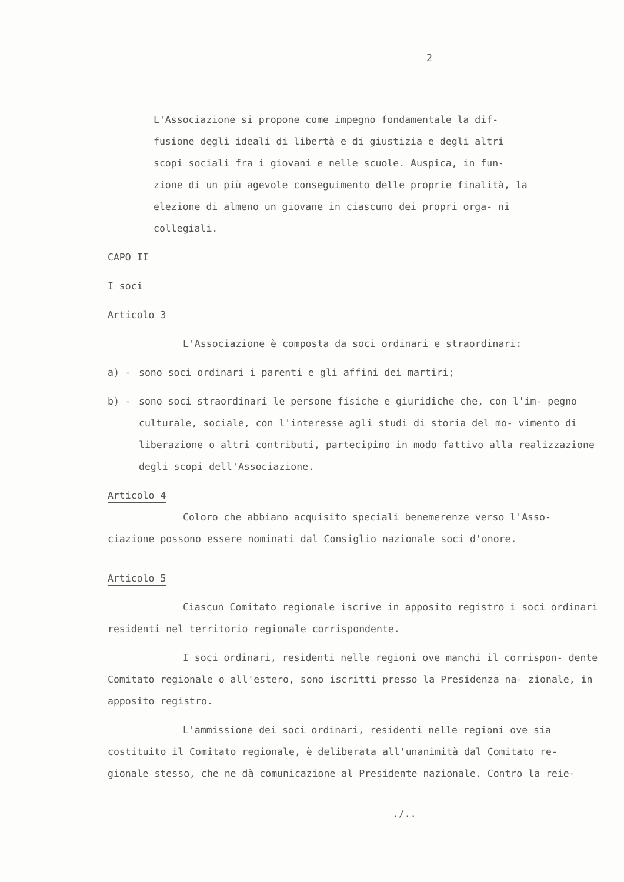2
L'Associazione si propone come impegno fondamentale la dif- fusione degli ideali di libertà e di giustizia e degli altri scopi sociali fra i giovani e nelle scuole. Auspica, in fun- zione di un più agevole conseguimento delle proprie finalità, la elezione di almeno un giovane in ciascuno dei propri orga- ni collegiali.
CAPO II
I soci
Articolo 3
L'Associazione è composta da soci ordinari e straordinari:
a) - sono soci ordinari i parenti e gli affini dei martiri;
b) - sono soci straordinari le persone fisiche e giuridiche che, con l'im- pegno culturale, sociale, con l'interesse agli studi di storia del mo- vimento di liberazione o altri contributi, partecipino in modo fattivo alla realizzazione degli scopi dell'Associazione.
Articolo 4
Coloro che abbiano acquisito speciali benemerenze verso l'Asso- ciazione possono essere nominati dal Consiglio nazionale soci d'onore.
Articolo 5
Ciascun Comitato regionale iscrive in apposito registro i soci ordinari residenti nel territorio regionale corrispondente.
I soci ordinari, residenti nelle regioni ove manchi il corrispon- dente Comitato regionale o all'estero, sono iscritti presso la Presidenza na- zionale, in apposito registro.
L'ammissione dei soci ordinari, residenti nelle regioni ove sia costituito il Comitato regionale, è deliberata all'unanimità dal Comitato re- gionale stesso, che ne dà comunicazione al Presidente nazionale. Contro la reie-
./..